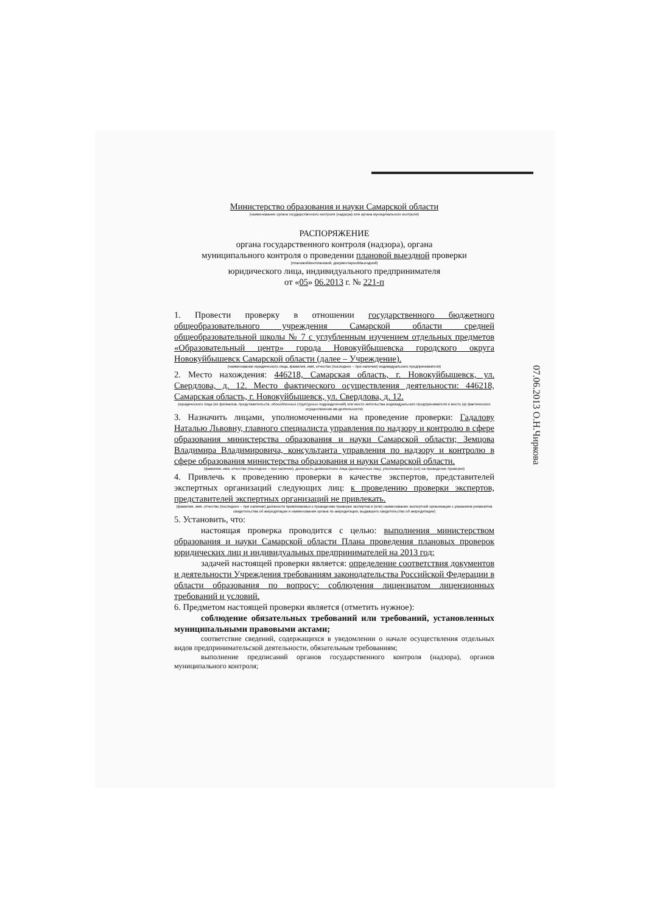Министерство образования и науки Самарской области
(наименование органа государственного контроля (надзора) или органа муниципального контроля)
РАСПОРЯЖЕНИЕ
органа государственного контроля (надзора), органа
муниципального контроля о проведении плановой выездной проверки
(плановой/внеплановой, документарной/выездной)
юридического лица, индивидуального предпринимателя
от «05» 06.2013 г. № 221-п
1. Провести проверку в отношении государственного бюджетного общеобразовательного учреждения Самарской области средней общеобразовательной школы № 7 с углубленным изучением отдельных предметов «Образовательный центр» города Новокуйбышевска городского округа Новокуйбышевск Самарской области (далее – Учреждение).
(наименование юридического лица, фамилия, имя, отчество (последнее – при наличии) индивидуального предпринимателя)
2. Место нахождения: 446218, Самарская область, г. Новокуйбышевск, ул. Свердлова, д. 12. Место фактического осуществления деятельности: 446218, Самарская область, г. Новокуйбышевск, ул. Свердлова, д. 12.
(юридического лица (их филиалов, представительств, обособленных структурных подразделений) или место жительства индивидуального предпринимателя и место (а) фактического осуществления им деятельности)
3. Назначить лицами, уполномоченными на проведение проверки: Гадалову Наталью Львовну, главного специалиста управления по надзору и контролю в сфере образования министерства образования и науки Самарской области; Земцова Владимира Владимировича, консультанта управления по надзору и контролю в сфере образования министерства образования и науки Самарской области.
(фамилия, имя, отчество (последнее – при наличии), должность должностного лица (должностных лиц), уполномоченного (ых) на проведение проверки)
4. Привлечь к проведению проверки в качестве экспертов, представителей экспертных организаций следующих лиц: к проведению проверки экспертов, представителей экспертных организаций не привлекать.
(фамилия, имя, отчество (последнее – при наличии) должности привлекаемых к проведению проверки экспертов и (или) наименование экспертной организации с указанием реквизитов свидетельства об аккредитации и наименования органа по аккредитации, выдавшего свидетельство об аккредитации)
5. Установить, что:
настоящая проверка проводится с целью: выполнения министерством образования и науки Самарской области Плана проведения плановых проверок юридических лиц и индивидуальных предпринимателей на 2013 год;
задачей настоящей проверки является: определение соответствия документов и деятельности Учреждения требованиям законодательства Российской Федерации в области образования по вопросу: соблюдения лицензиатом лицензионных требований и условий.
6. Предметом настоящей проверки является (отметить нужное):
соблюдение обязательных требований или требований, установленных муниципальными правовыми актами;
соответствие сведений, содержащихся в уведомлении о начале осуществления отдельных видов предпринимательской деятельности, обязательным требованиям;
выполнение предписаний органов государственного контроля (надзора), органов муниципального контроля;
07.06.2013 О.Н.Чиркова